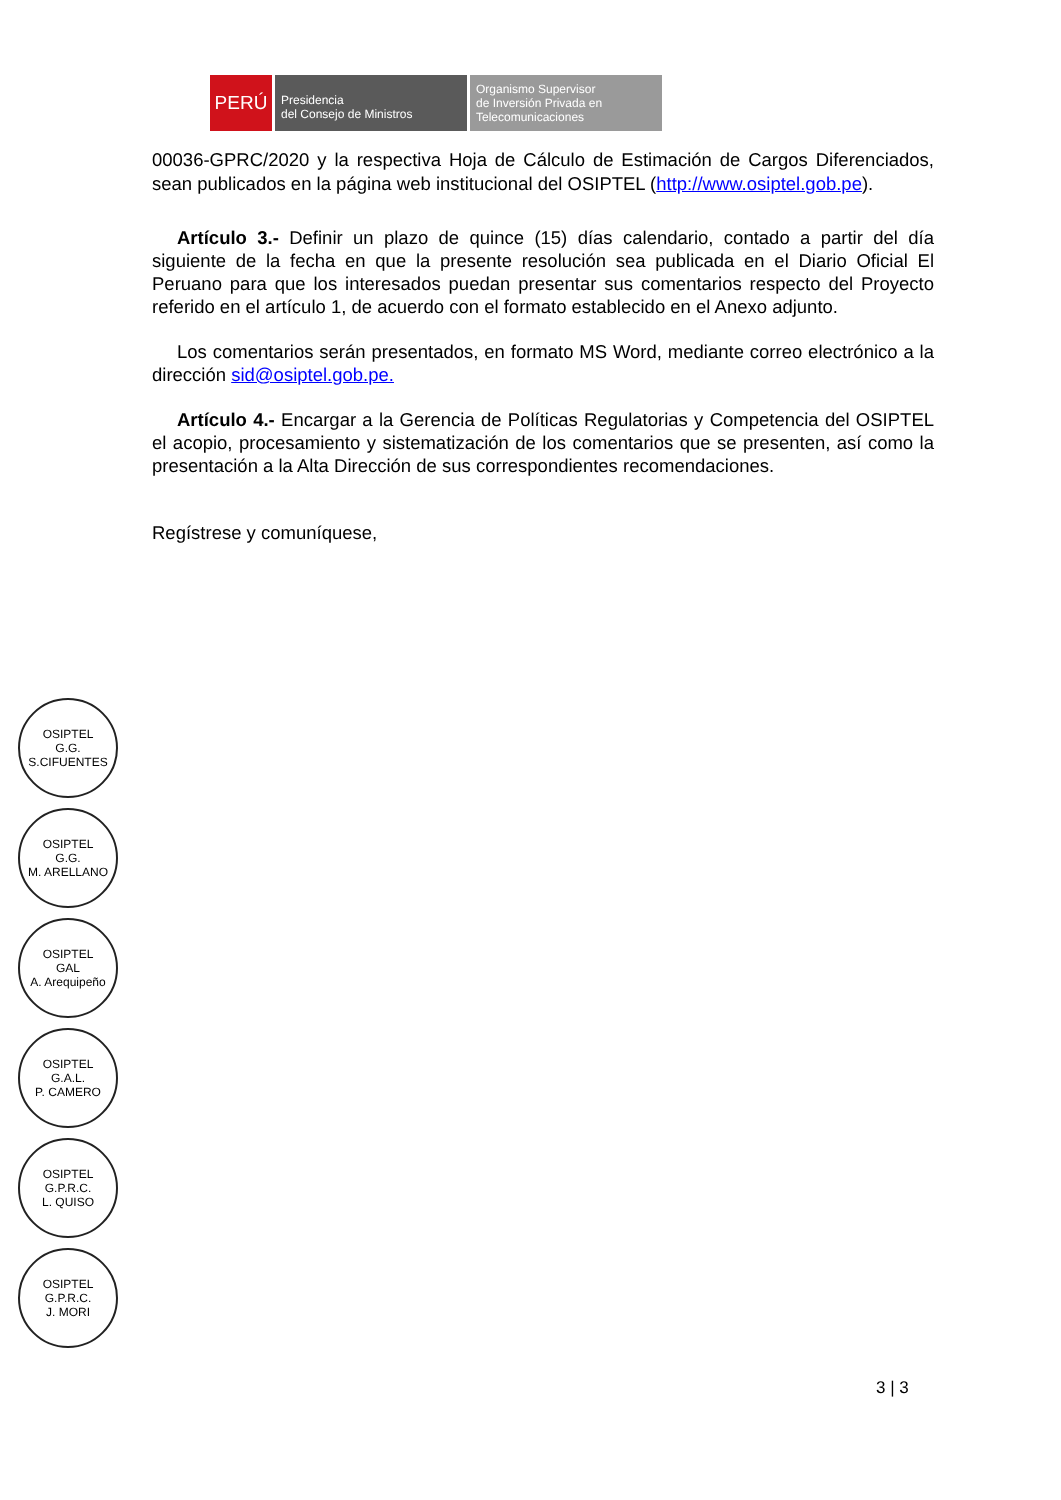PERÚ
Presidencia
del Consejo de Ministros
Organismo Supervisor
de Inversión Privada en
Telecomunicaciones
00036-GPRC/2020 y la respectiva Hoja de Cálculo de Estimación de Cargos Diferenciados, sean publicados en la página web institucional del OSIPTEL (http://www.osiptel.gob.pe).
Artículo 3.- Definir un plazo de quince (15) días calendario, contado a partir del día siguiente de la fecha en que la presente resolución sea publicada en el Diario Oficial El Peruano para que los interesados puedan presentar sus comentarios respecto del Proyecto referido en el artículo 1, de acuerdo con el formato establecido en el Anexo adjunto.
Los comentarios serán presentados, en formato MS Word, mediante correo electrónico a la dirección sid@osiptel.gob.pe.
Artículo 4.- Encargar a la Gerencia de Políticas Regulatorias y Competencia del OSIPTEL el acopio, procesamiento y sistematización de los comentarios que se presenten, así como la presentación a la Alta Dirección de sus correspondientes recomendaciones.
Regístrese y comuníquese,
OSIPTEL
G.G.
S.CIFUENTES
OSIPTEL
G.G.
M. ARELLANO
OSIPTEL
GAL
A. Arequipeño
OSIPTEL
G.A.L.
P. CAMERO
OSIPTEL
G.P.R.C.
L. QUISO
OSIPTEL
G.P.R.C.
J. MORI
3 | 3